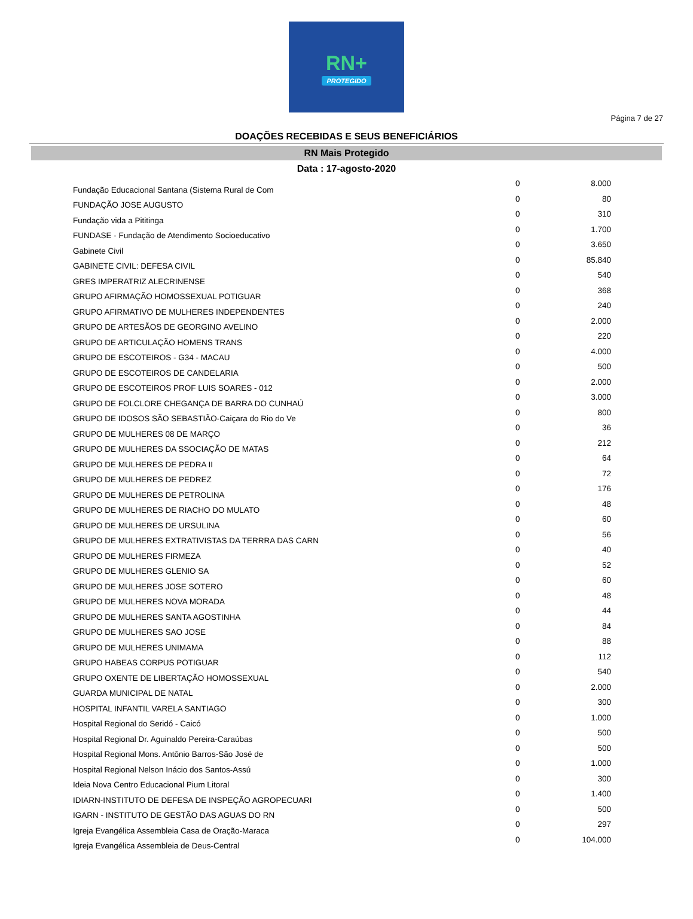RN+
PROTEGIDO
Página 7 de 27
DOAÇÕES RECEBIDAS E SEUS BENEFICIÁRIOS
RN Mais Protegido
Data : 17-agosto-2020
| Fundação Educacional Santana (Sistema Rural de Com | 0 | 8.000 |
| FUNDAÇÃO JOSE AUGUSTO | 0 | 80 |
| Fundação vida a Pititinga | 0 | 310 |
| FUNDASE - Fundação de Atendimento Socioeducativo | 0 | 1.700 |
| Gabinete Civil | 0 | 3.650 |
| GABINETE CIVIL: DEFESA CIVIL | 0 | 85.840 |
| GRES IMPERATRIZ ALECRINENSE | 0 | 540 |
| GRUPO AFIRMAÇÃO HOMOSSEXUAL POTIGUAR | 0 | 368 |
| GRUPO AFIRMATIVO DE MULHERES INDEPENDENTES | 0 | 240 |
| GRUPO DE ARTESÃOS DE GEORGINO AVELINO | 0 | 2.000 |
| GRUPO DE ARTICULAÇÃO HOMENS TRANS | 0 | 220 |
| GRUPO DE ESCOTEIROS - G34 - MACAU | 0 | 4.000 |
| GRUPO DE ESCOTEIROS DE CANDELARIA | 0 | 500 |
| GRUPO DE ESCOTEIROS PROF LUIS SOARES - 012 | 0 | 2.000 |
| GRUPO DE FOLCLORE CHEGANÇA DE BARRA DO CUNHAÚ | 0 | 3.000 |
| GRUPO DE IDOSOS SÃO SEBASTIÃO-Caiçara do Rio do Ve | 0 | 800 |
| GRUPO DE MULHERES 08 DE MARÇO | 0 | 36 |
| GRUPO DE MULHERES DA SSOCIAÇÃO DE MATAS | 0 | 212 |
| GRUPO DE MULHERES DE PEDRA II | 0 | 64 |
| GRUPO DE MULHERES DE PEDREZ | 0 | 72 |
| GRUPO DE MULHERES DE PETROLINA | 0 | 176 |
| GRUPO DE MULHERES DE RIACHO DO MULATO | 0 | 48 |
| GRUPO DE MULHERES DE URSULINA | 0 | 60 |
| GRUPO DE MULHERES EXTRATIVISTAS DA TERRRA DAS CARN | 0 | 56 |
| GRUPO DE MULHERES FIRMEZA | 0 | 40 |
| GRUPO DE MULHERES GLENIO SA | 0 | 52 |
| GRUPO DE MULHERES JOSE SOTERO | 0 | 60 |
| GRUPO DE MULHERES NOVA MORADA | 0 | 48 |
| GRUPO DE MULHERES SANTA AGOSTINHA | 0 | 44 |
| GRUPO DE MULHERES SAO JOSE | 0 | 84 |
| GRUPO DE MULHERES UNIMAMA | 0 | 88 |
| GRUPO HABEAS CORPUS POTIGUAR | 0 | 112 |
| GRUPO OXENTE DE LIBERTAÇÃO HOMOSSEXUAL | 0 | 540 |
| GUARDA MUNICIPAL DE NATAL | 0 | 2.000 |
| HOSPITAL INFANTIL VARELA SANTIAGO | 0 | 300 |
| Hospital Regional do Seridó - Caicó | 0 | 1.000 |
| Hospital Regional Dr. Aguinaldo Pereira-Caraúbas | 0 | 500 |
| Hospital Regional Mons. Antônio Barros-São José de | 0 | 500 |
| Hospital Regional Nelson Inácio dos Santos-Assú | 0 | 1.000 |
| Ideia Nova Centro Educacional Pium Litoral | 0 | 300 |
| IDIARN-INSTITUTO DE DEFESA DE INSPEÇÃO AGROPECUARI | 0 | 1.400 |
| IGARN - INSTITUTO DE GESTÃO DAS AGUAS DO RN | 0 | 500 |
| Igreja Evangélica Assembleia Casa de Oração-Maraca | 0 | 297 |
| Igreja Evangélica Assembleia de Deus-Central | 0 | 104.000 |